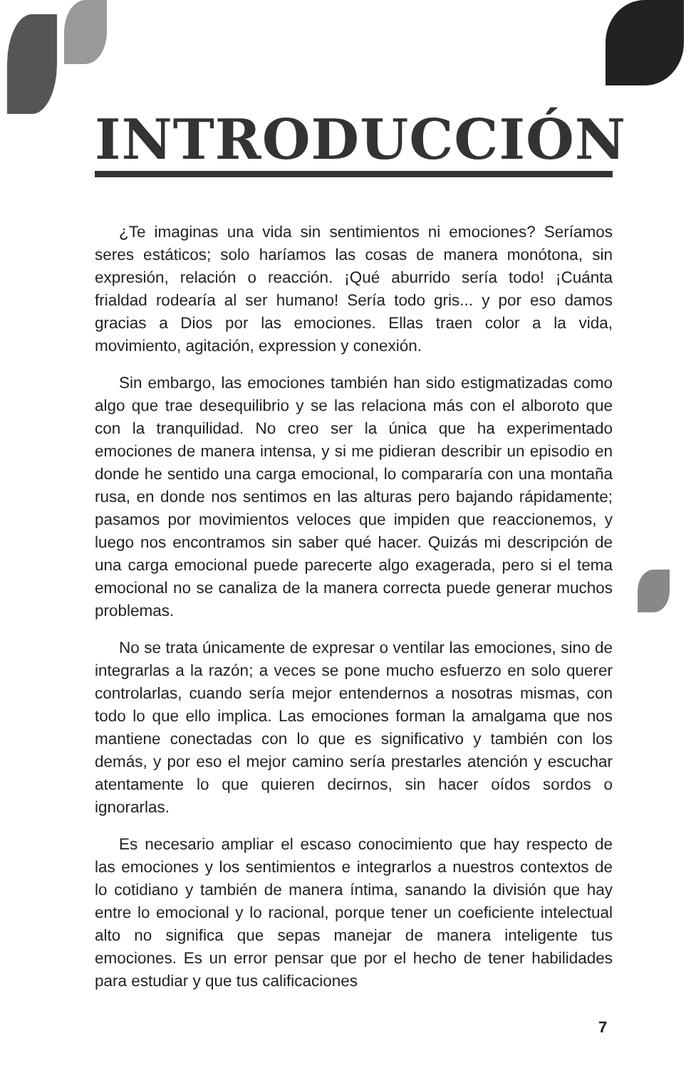INTRODUCCIÓN
¿Te imaginas una vida sin sentimientos ni emociones? Seríamos seres estáticos; solo haríamos las cosas de manera monótona, sin expresión, relación o reacción. ¡Qué aburrido sería todo! ¡Cuánta frialdad rodearía al ser humano! Sería todo gris... y por eso damos gracias a Dios por las emociones. Ellas traen color a la vida, movimiento, agitación, expression y conexión.
Sin embargo, las emociones también han sido estigmatizadas como algo que trae desequilibrio y se las relaciona más con el alboroto que con la tranquilidad. No creo ser la única que ha experimentado emociones de manera intensa, y si me pidieran describir un episodio en donde he sentido una carga emocional, lo compararía con una montaña rusa, en donde nos sentimos en las alturas pero bajando rápidamente; pasamos por movimientos veloces que impiden que reaccionemos, y luego nos encontramos sin saber qué hacer. Quizás mi descripción de una carga emocional puede parecerte algo exagerada, pero si el tema emocional no se canaliza de la manera correcta puede generar muchos problemas.
No se trata únicamente de expresar o ventilar las emociones, sino de integrarlas a la razón; a veces se pone mucho esfuerzo en solo querer controlarlas, cuando sería mejor entendernos a nosotras mismas, con todo lo que ello implica. Las emociones forman la amalgama que nos mantiene conectadas con lo que es significativo y también con los demás, y por eso el mejor camino sería prestarles atención y escuchar atentamente lo que quieren decirnos, sin hacer oídos sordos o ignorarlas.
Es necesario ampliar el escaso conocimiento que hay respecto de las emociones y los sentimientos e integrarlos a nuestros contextos de lo cotidiano y también de manera íntima, sanando la división que hay entre lo emocional y lo racional, porque tener un coeficiente intelectual alto no significa que sepas manejar de manera inteligente tus emociones. Es un error pensar que por el hecho de tener habilidades para estudiar y que tus calificaciones
7